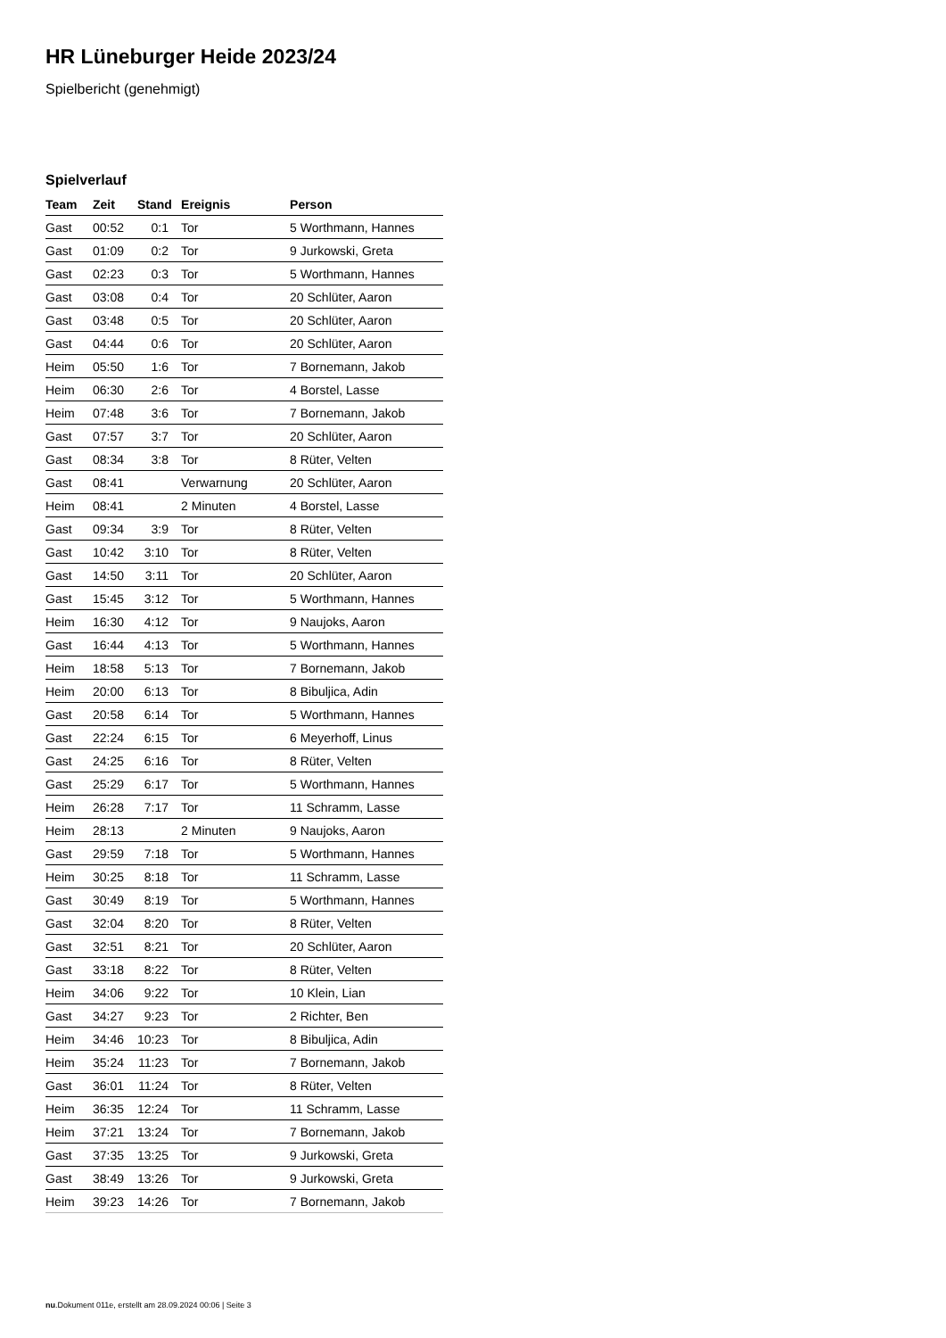HR Lüneburger Heide 2023/24
Spielbericht (genehmigt)
Spielverlauf
| Team | Zeit | Stand | Ereignis | Person |
| --- | --- | --- | --- | --- |
| Gast | 00:52 | 0:1 | Tor | 5 Worthmann, Hannes |
| Gast | 01:09 | 0:2 | Tor | 9 Jurkowski, Greta |
| Gast | 02:23 | 0:3 | Tor | 5 Worthmann, Hannes |
| Gast | 03:08 | 0:4 | Tor | 20 Schlüter, Aaron |
| Gast | 03:48 | 0:5 | Tor | 20 Schlüter, Aaron |
| Gast | 04:44 | 0:6 | Tor | 20 Schlüter, Aaron |
| Heim | 05:50 | 1:6 | Tor | 7 Bornemann, Jakob |
| Heim | 06:30 | 2:6 | Tor | 4 Borstel, Lasse |
| Heim | 07:48 | 3:6 | Tor | 7 Bornemann, Jakob |
| Gast | 07:57 | 3:7 | Tor | 20 Schlüter, Aaron |
| Gast | 08:34 | 3:8 | Tor | 8 Rüter, Velten |
| Gast | 08:41 | | Verwarnung | 20 Schlüter, Aaron |
| Heim | 08:41 | | 2 Minuten | 4 Borstel, Lasse |
| Gast | 09:34 | 3:9 | Tor | 8 Rüter, Velten |
| Gast | 10:42 | 3:10 | Tor | 8 Rüter, Velten |
| Gast | 14:50 | 3:11 | Tor | 20 Schlüter, Aaron |
| Gast | 15:45 | 3:12 | Tor | 5 Worthmann, Hannes |
| Heim | 16:30 | 4:12 | Tor | 9 Naujoks, Aaron |
| Gast | 16:44 | 4:13 | Tor | 5 Worthmann, Hannes |
| Heim | 18:58 | 5:13 | Tor | 7 Bornemann, Jakob |
| Heim | 20:00 | 6:13 | Tor | 8 Bibuljica, Adin |
| Gast | 20:58 | 6:14 | Tor | 5 Worthmann, Hannes |
| Gast | 22:24 | 6:15 | Tor | 6 Meyerhoff, Linus |
| Gast | 24:25 | 6:16 | Tor | 8 Rüter, Velten |
| Gast | 25:29 | 6:17 | Tor | 5 Worthmann, Hannes |
| Heim | 26:28 | 7:17 | Tor | 11 Schramm, Lasse |
| Heim | 28:13 | | 2 Minuten | 9 Naujoks, Aaron |
| Gast | 29:59 | 7:18 | Tor | 5 Worthmann, Hannes |
| Heim | 30:25 | 8:18 | Tor | 11 Schramm, Lasse |
| Gast | 30:49 | 8:19 | Tor | 5 Worthmann, Hannes |
| Gast | 32:04 | 8:20 | Tor | 8 Rüter, Velten |
| Gast | 32:51 | 8:21 | Tor | 20 Schlüter, Aaron |
| Gast | 33:18 | 8:22 | Tor | 8 Rüter, Velten |
| Heim | 34:06 | 9:22 | Tor | 10 Klein, Lian |
| Gast | 34:27 | 9:23 | Tor | 2 Richter, Ben |
| Heim | 34:46 | 10:23 | Tor | 8 Bibuljica, Adin |
| Heim | 35:24 | 11:23 | Tor | 7 Bornemann, Jakob |
| Gast | 36:01 | 11:24 | Tor | 8 Rüter, Velten |
| Heim | 36:35 | 12:24 | Tor | 11 Schramm, Lasse |
| Heim | 37:21 | 13:24 | Tor | 7 Bornemann, Jakob |
| Gast | 37:35 | 13:25 | Tor | 9 Jurkowski, Greta |
| Gast | 38:49 | 13:26 | Tor | 9 Jurkowski, Greta |
| Heim | 39:23 | 14:26 | Tor | 7 Bornemann, Jakob |
nu.Dokument 011e, erstellt am 28.09.2024 00:06 | Seite 3